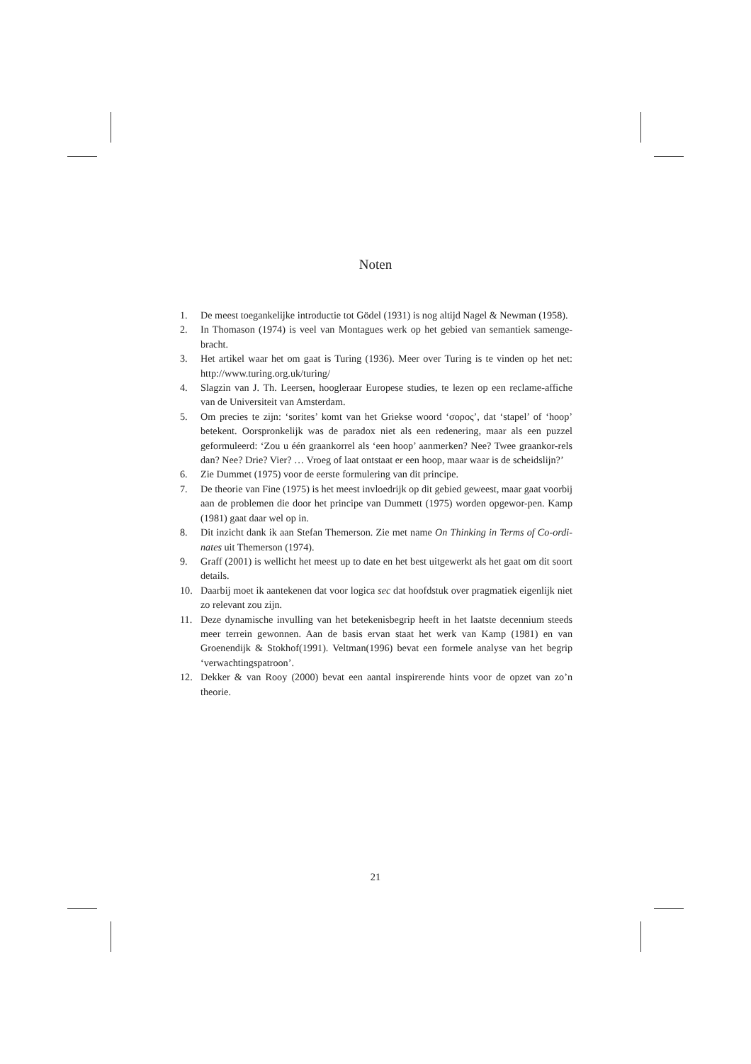Noten
1. De meest toegankelijke introductie tot Gödel (1931) is nog altijd Nagel & Newman (1958).
2. In Thomason (1974) is veel van Montagues werk op het gebied van semantiek samenge-bracht.
3. Het artikel waar het om gaat is Turing (1936). Meer over Turing is te vinden op het net: http://www.turing.org.uk/turing/
4. Slagzin van J. Th. Leersen, hoogleraar Europese studies, te lezen op een reclame-affiche van de Universiteit van Amsterdam.
5. Om precies te zijn: ‘sorites’ komt van het Griekse woord ‘σορος’, dat ‘stapel’ of ‘hoop’ betekent. Oorspronkelijk was de paradox niet als een redenering, maar als een puzzel geformuleerd: ‘Zou u één graankorrel als ‘een hoop’ aanmerken? Nee? Twee graankor-rels dan? Nee? Drie? Vier? … Vroeg of laat ontstaat er een hoop, maar waar is de scheidslijn?’
6. Zie Dummet (1975) voor de eerste formulering van dit principe.
7. De theorie van Fine (1975) is het meest invloedrijk op dit gebied geweest, maar gaat voorbij aan de problemen die door het principe van Dummett (1975) worden opgewor-pen. Kamp (1981) gaat daar wel op in.
8. Dit inzicht dank ik aan Stefan Themerson. Zie met name On Thinking in Terms of Co-ordi-nates uit Themerson (1974).
9. Graff (2001) is wellicht het meest up to date en het best uitgewerkt als het gaat om dit soort details.
10. Daarbij moet ik aantekenen dat voor logica sec dat hoofdstuk over pragmatiek eigenlijk niet zo relevant zou zijn.
11. Deze dynamische invulling van het betekenisbegrip heeft in het laatste decennium steeds meer terrein gewonnen. Aan de basis ervan staat het werk van Kamp (1981) en van Groenendijk & Stokhof(1991). Veltman(1996) bevat een formele analyse van het begrip ‘verwachtingspatroon’.
12. Dekker & van Rooy (2000) bevat een aantal inspirerende hints voor de opzet van zo’n theorie.
21